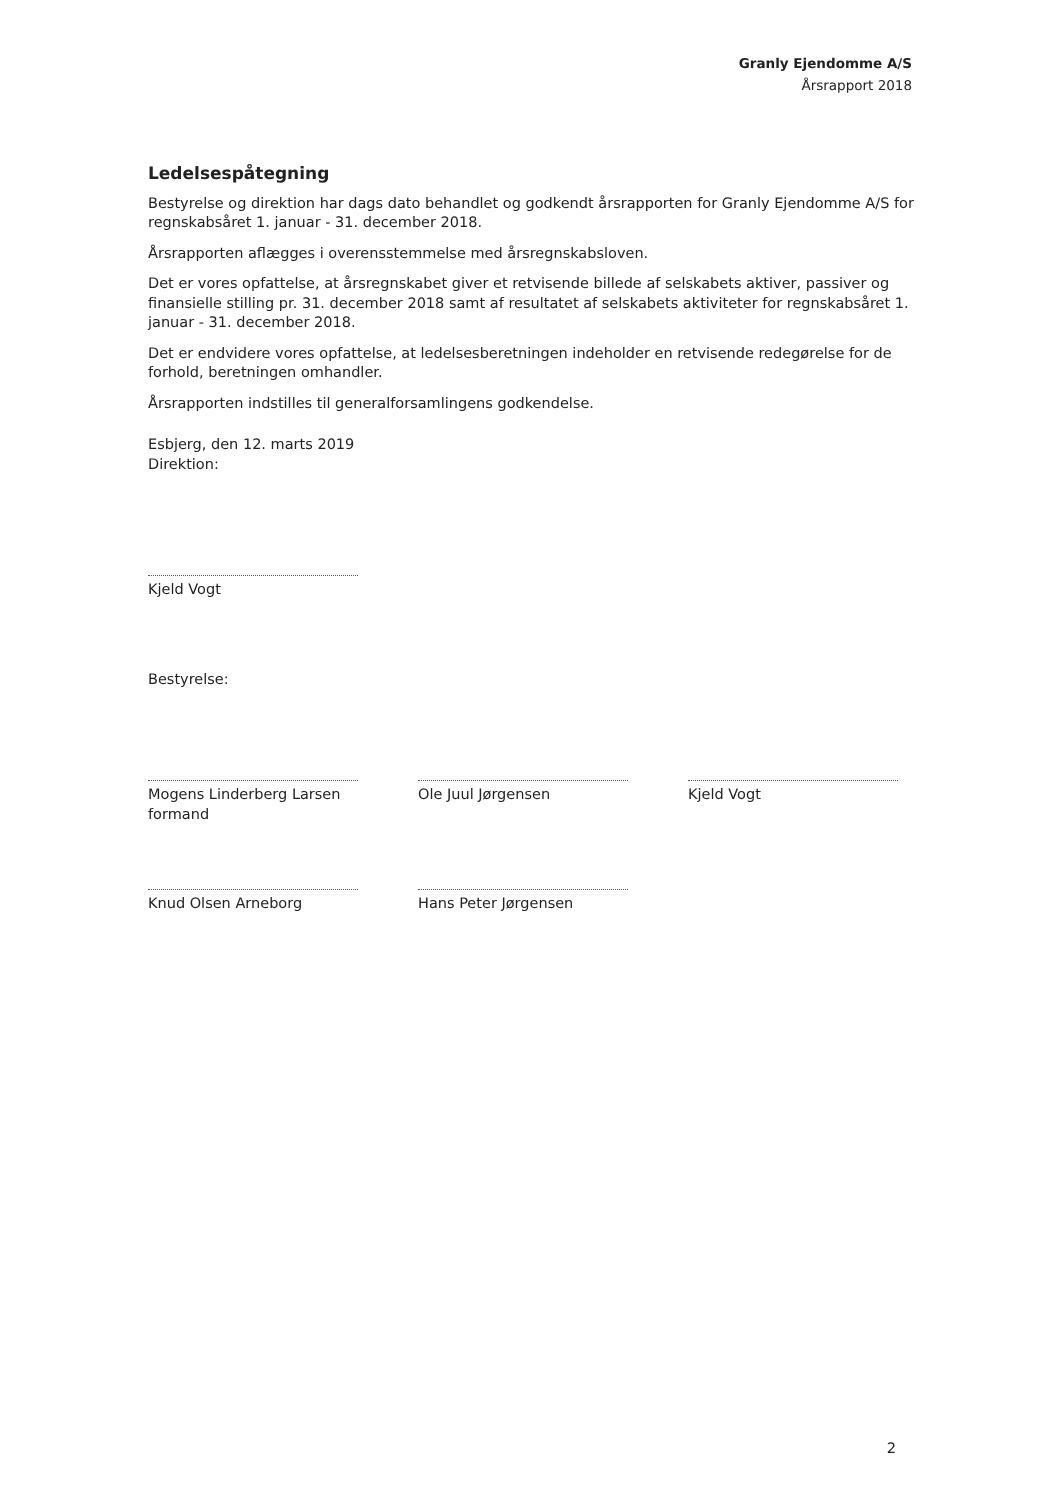Granly Ejendomme A/S
Årsrapport 2018
Ledelsespåtegning
Bestyrelse og direktion har dags dato behandlet og godkendt årsrapporten for Granly Ejendomme A/S for regnskabsåret 1. januar - 31. december 2018.
Årsrapporten aflægges i overensstemmelse med årsregnskabsloven.
Det er vores opfattelse, at årsregnskabet giver et retvisende billede af selskabets aktiver, passiver og finansielle stilling pr. 31. december 2018 samt af resultatet af selskabets aktiviteter for regnskabsåret 1. januar - 31. december 2018.
Det er endvidere vores opfattelse, at ledelsesberetningen indeholder en retvisende redegørelse for de forhold, beretningen omhandler.
Årsrapporten indstilles til generalforsamlingens godkendelse.
Esbjerg, den 12. marts 2019
Direktion:
Kjeld Vogt
Bestyrelse:
Mogens Linderberg Larsen
formand
Ole Juul Jørgensen Kjeld Vogt
Knud Olsen Arneborg Hans Peter Jørgensen
2